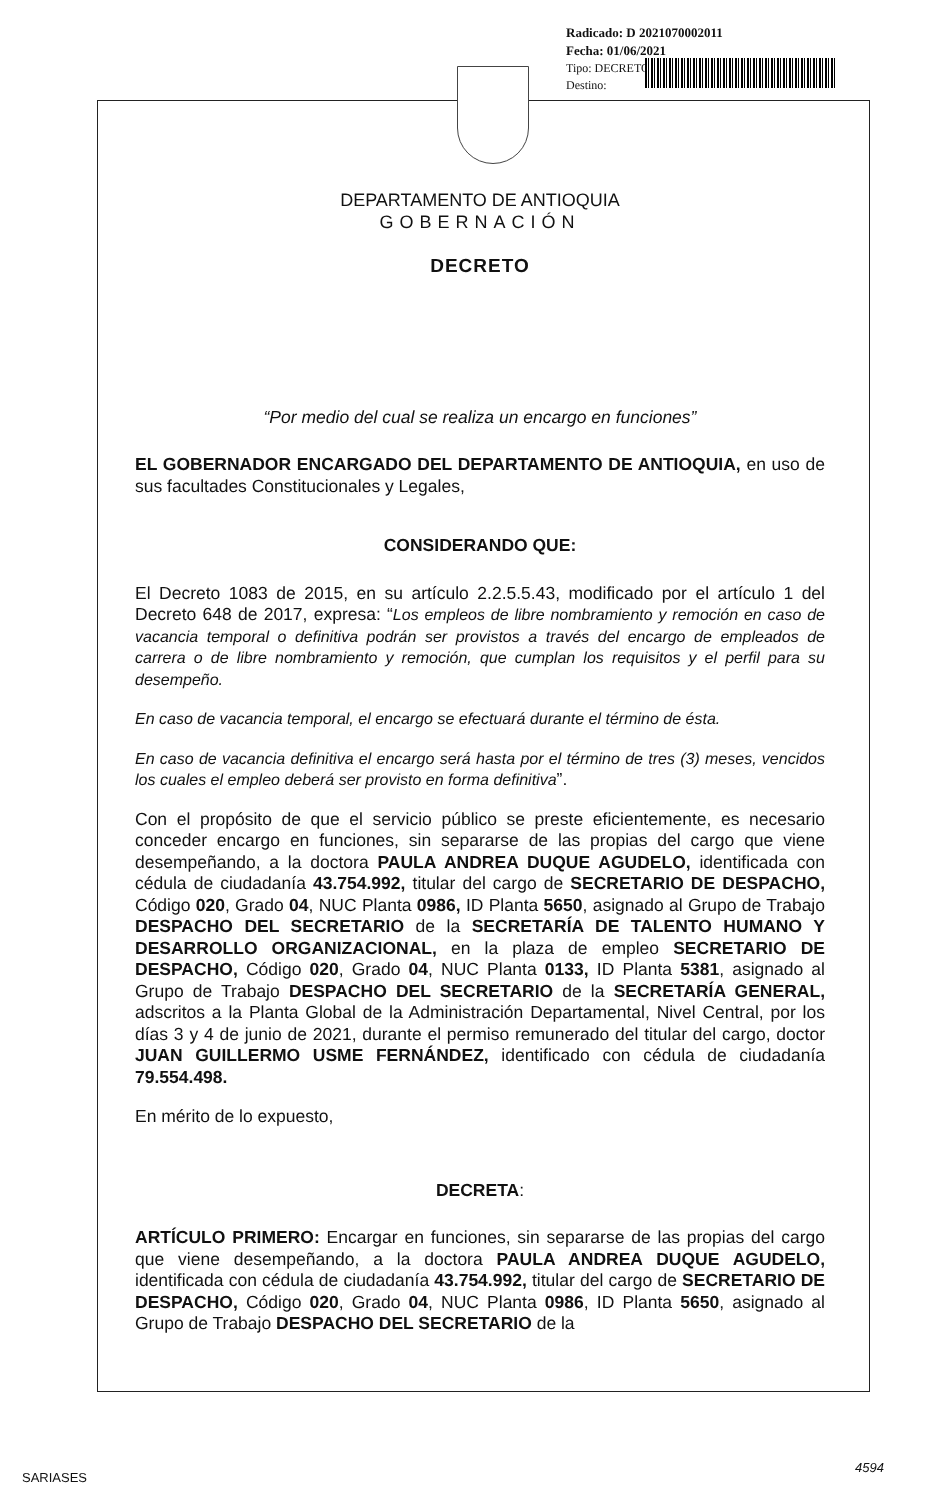Radicado: D 2021070002011
Fecha: 01/06/2021
Tipo: DECRETO
Destino:
DEPARTAMENTO DE ANTIOQUIA
GOBERNACIÓN
DECRETO
“Por medio del cual se realiza un encargo en funciones”
EL GOBERNADOR ENCARGADO DEL DEPARTAMENTO DE ANTIOQUIA, en uso de sus facultades Constitucionales y Legales,
CONSIDERANDO QUE:
El Decreto 1083 de 2015, en su artículo 2.2.5.5.43, modificado por el artículo 1 del Decreto 648 de 2017, expresa: “Los empleos de libre nombramiento y remoción en caso de vacancia temporal o definitiva podrán ser provistos a través del encargo de empleados de carrera o de libre nombramiento y remoción, que cumplan los requisitos y el perfil para su desempeño.
En caso de vacancia temporal, el encargo se efectuará durante el término de ésta.
En caso de vacancia definitiva el encargo será hasta por el término de tres (3) meses, vencidos los cuales el empleo deberá ser provisto en forma definitiva”.
Con el propósito de que el servicio público se preste eficientemente, es necesario conceder encargo en funciones, sin separarse de las propias del cargo que viene desempeñando, a la doctora PAULA ANDREA DUQUE AGUDELO, identificada con cédula de ciudadanía 43.754.992, titular del cargo de SECRETARIO DE DESPACHO, Código 020, Grado 04, NUC Planta 0986, ID Planta 5650, asignado al Grupo de Trabajo DESPACHO DEL SECRETARIO de la SECRETARÍA DE TALENTO HUMANO Y DESARROLLO ORGANIZACIONAL, en la plaza de empleo SECRETARIO DE DESPACHO, Código 020, Grado 04, NUC Planta 0133, ID Planta 5381, asignado al Grupo de Trabajo DESPACHO DEL SECRETARIO de la SECRETARÍA GENERAL, adscritos a la Planta Global de la Administración Departamental, Nivel Central, por los días 3 y 4 de junio de 2021, durante el permiso remunerado del titular del cargo, doctor JUAN GUILLERMO USME FERNÁNDEZ, identificado con cédula de ciudadanía 79.554.498.
En mérito de lo expuesto,
DECRETA:
ARTÍCULO PRIMERO: Encargar en funciones, sin separarse de las propias del cargo que viene desempeñando, a la doctora PAULA ANDREA DUQUE AGUDELO, identificada con cédula de ciudadanía 43.754.992, titular del cargo de SECRETARIO DE DESPACHO, Código 020, Grado 04, NUC Planta 0986, ID Planta 5650, asignado al Grupo de Trabajo DESPACHO DEL SECRETARIO de la
SARIASES
4594